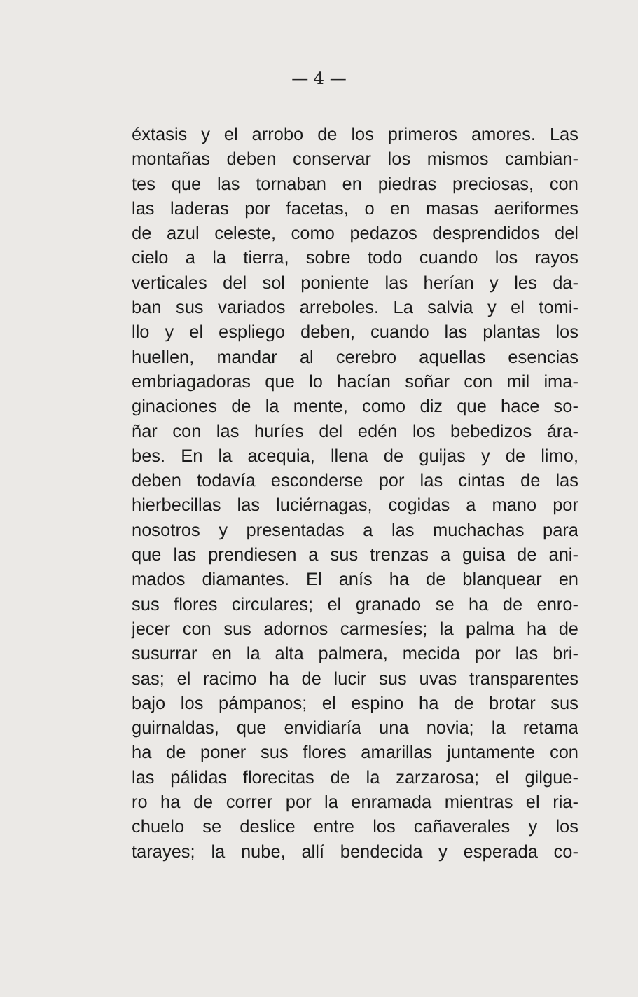— 4 —
éxtasis y el arrobo de los primeros amores. Las
montañas deben conservar los mismos cambian-
tes que las tornaban en piedras preciosas, con
las laderas por facetas, o en masas aeriformes
de azul celeste, como pedazos desprendidos del
cielo a la tierra, sobre todo cuando los rayos
verticales del sol poniente las herían y les da-
ban sus variados arreboles. La salvia y el tomi-
llo y el espliego deben, cuando las plantas los
huellen, mandar al cerebro aquellas esencias
embriagadoras que lo hacían soñar con mil ima-
ginaciones de la mente, como diz que hace so-
ñar con las huríes del edén los bebedizos ára-
bes. En la acequia, llena de guijas y de limo,
deben todavía esconderse por las cintas de las
hierbecillas las luciérnagas, cogidas a mano por
nosotros y presentadas a las muchachas para
que las prendiesen a sus trenzas a guisa de ani-
mados diamantes. El anís ha de blanquear en
sus flores circulares; el granado se ha de enro-
jecer con sus adornos carmesíes; la palma ha de
susurrar en la alta palmera, mecida por las bri-
sas; el racimo ha de lucir sus uvas transparentes
bajo los pámpanos; el espino ha de brotar sus
guirnaldas, que envidiaría una novia; la retama
ha de poner sus flores amarillas juntamente con
las pálidas florecitas de la zarzarosa; el gilgue-
ro ha de correr por la enramada mientras el ria-
chuelo se deslice entre los cañaverales y los
tarayes; la nube, allí bendecida y esperada co-